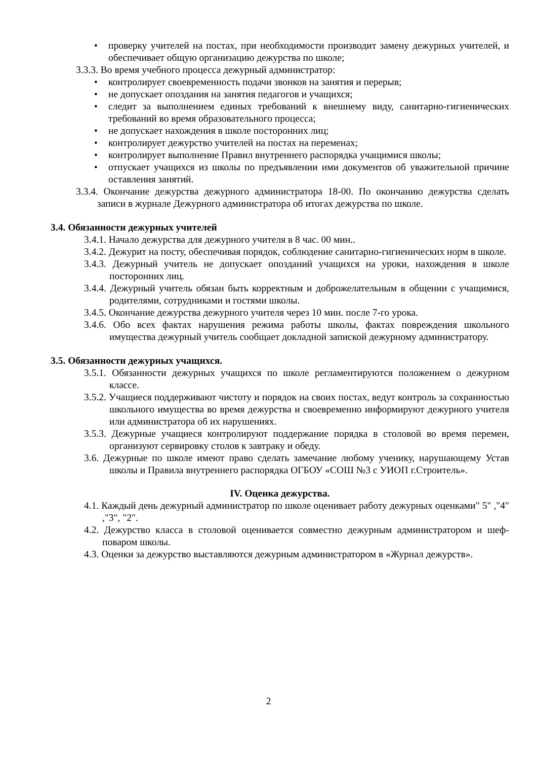• проверку учителей на постах, при необходимости производит замену дежурных учителей, и обеспечивает общую организацию дежурства по школе;
3.3.3. Во время учебного процесса дежурный администратор:
• контролирует своевременность подачи звонков на занятия и перерыв;
• не допускает опоздания на занятия педагогов и учащихся;
• следит за выполнением единых требований к внешнему виду, санитарно-гигиенических требований во время образовательного процесса;
• не допускает нахождения в школе посторонних лиц;
• контролирует дежурство учителей на постах на переменах;
• контролирует выполнение Правил внутреннего распорядка учащимися школы;
• отпускает учащихся из школы по предъявлении ими документов об уважительной причине оставления занятий.
3.3.4. Окончание дежурства дежурного администратора 18-00. По окончанию дежурства сделать записи в журнале Дежурного администратора об итогах дежурства по школе.
3.4. Обязанности дежурных учителей
3.4.1. Начало дежурства для дежурного учителя в 8 час. 00 мин..
3.4.2. Дежурит на посту, обеспечивая порядок, соблюдение санитарно-гигиенических норм в школе.
3.4.3. Дежурный учитель не допускает опозданий учащихся на уроки, нахождения в школе посторонних лиц.
3.4.4. Дежурный учитель обязан быть корректным и доброжелательным в общении с учащимися, родителями, сотрудниками и гостями школы.
3.4.5. Окончание дежурства дежурного учителя через 10 мин. после 7-го урока.
3.4.6. Обо всех фактах нарушения режима работы школы, фактах повреждения школьного имущества дежурный учитель сообщает докладной запиской дежурному администратору.
3.5. Обязанности дежурных учащихся.
3.5.1. Обязанности дежурных учащихся по школе регламентируются положением о дежурном классе.
3.5.2. Учащиеся поддерживают чистоту и порядок на своих постах, ведут контроль за сохранностью школьного имущества во время дежурства и своевременно информируют дежурного учителя или администратора об их нарушениях.
3.5.3. Дежурные учащиеся контролируют поддержание порядка в столовой во время перемен, организуют сервировку столов к завтраку и обеду.
3.6. Дежурные по школе имеют право сделать замечание любому ученику, нарушающему Устав школы и Правила внутреннего распорядка ОГБОУ «СОШ №3 с УИОП г.Строитель».
IV. Оценка дежурства.
4.1. Каждый день дежурный администратор по школе оценивает работу дежурных оценками" 5" ,"4" ,"3", "2".
4.2. Дежурство класса в столовой оценивается совместно дежурным администратором и шеф-поваром школы.
4.3. Оценки за дежурство выставляются дежурным администратором в «Журнал дежурств».
2